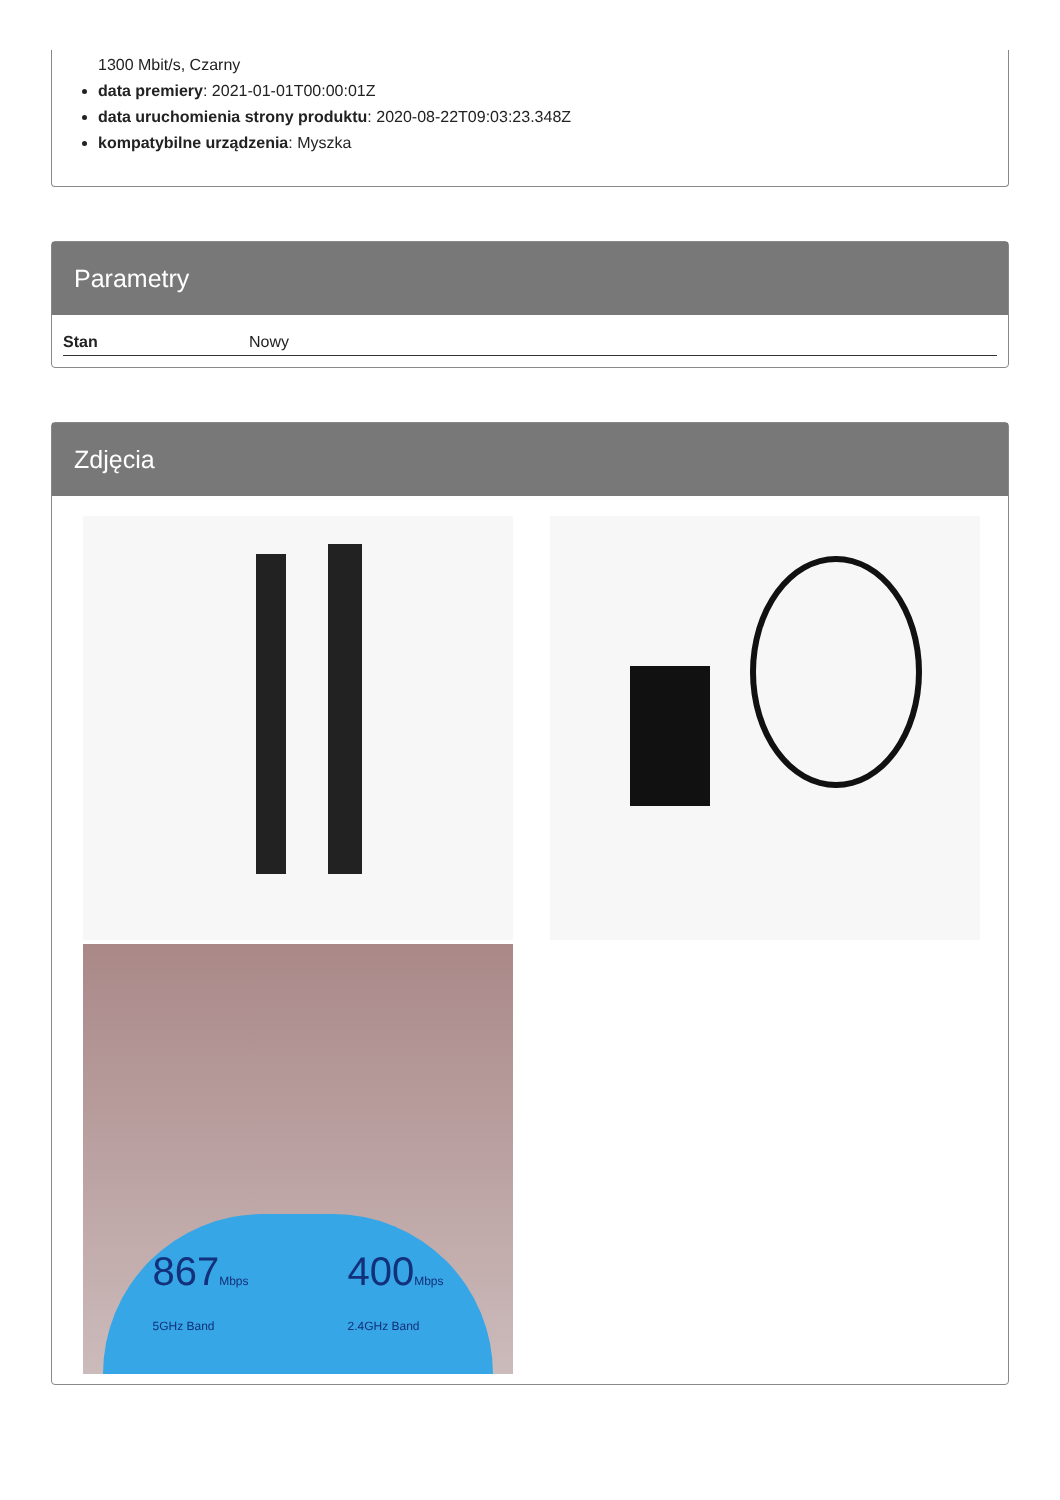1300 Mbit/s, Czarny
data premiery: 2021-01-01T00:00:01Z
data uruchomienia strony produktu: 2020-08-22T09:03:23.348Z
kompatybilne urządzenia: Myszka
Parametry
| Stan | Nowy |
Zdjęcia
867Mbps
5GHz Band
400Mbps
2.4GHz Band